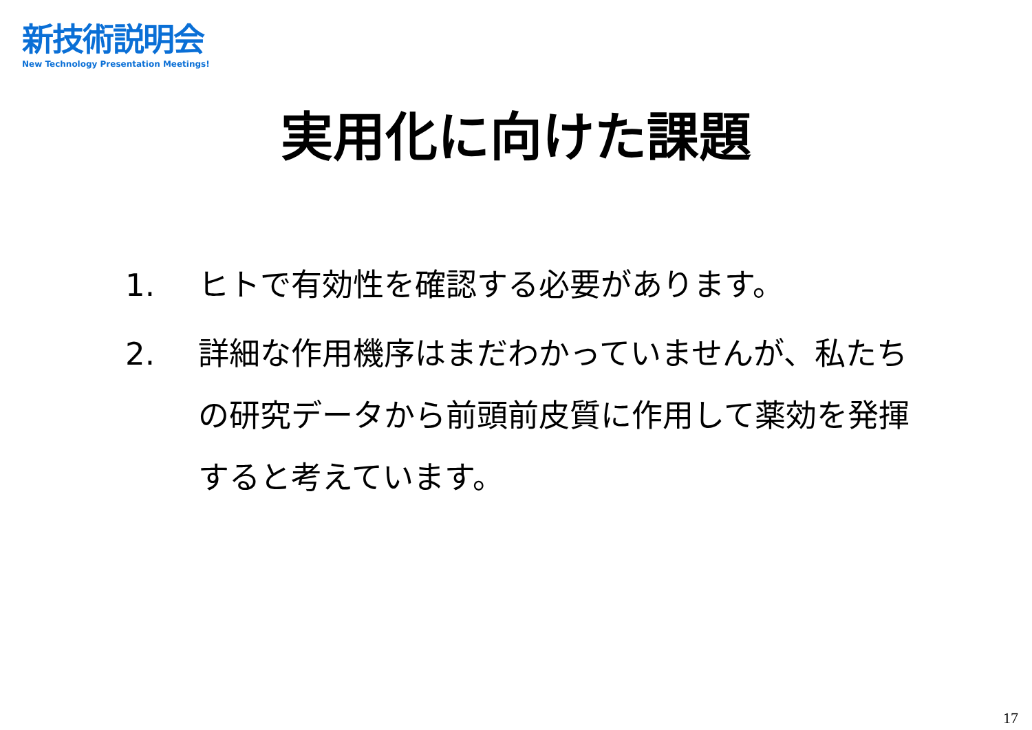新技術説明会
New Technology Presentation Meetings!
実用化に向けた課題
1. ヒトで有効性を確認する必要があります。
2. 詳細な作用機序はまだわかっていませんが、私たちの研究データから前頭前皮質に作用して薬効を発揮すると考えています。
17